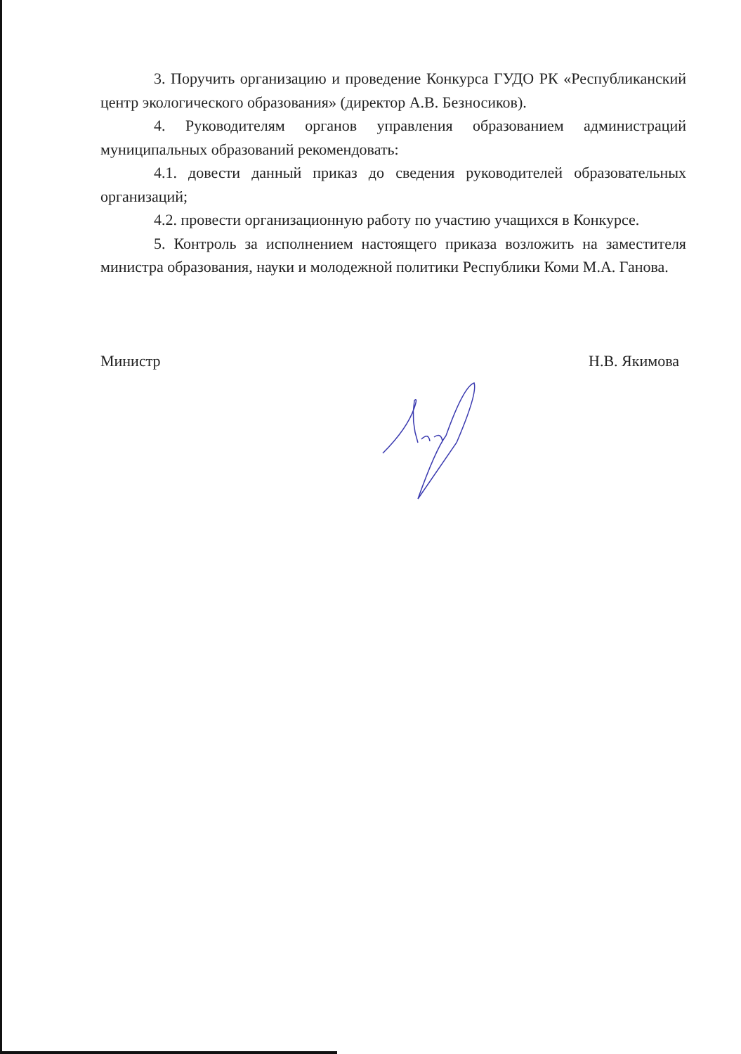3. Поручить организацию и проведение Конкурса ГУДО РК «Республиканский центр экологического образования» (директор А.В. Безносиков).
4. Руководителям органов управления образованием администраций муниципальных образований рекомендовать:
4.1. довести данный приказ до сведения руководителей образовательных организаций;
4.2. провести организационную работу по участию учащихся в Конкурсе.
5. Контроль за исполнением настоящего приказа возложить на заместителя министра образования, науки и молодежной политики Республики Коми М.А. Ганова.
Министр Н.В. Якимова